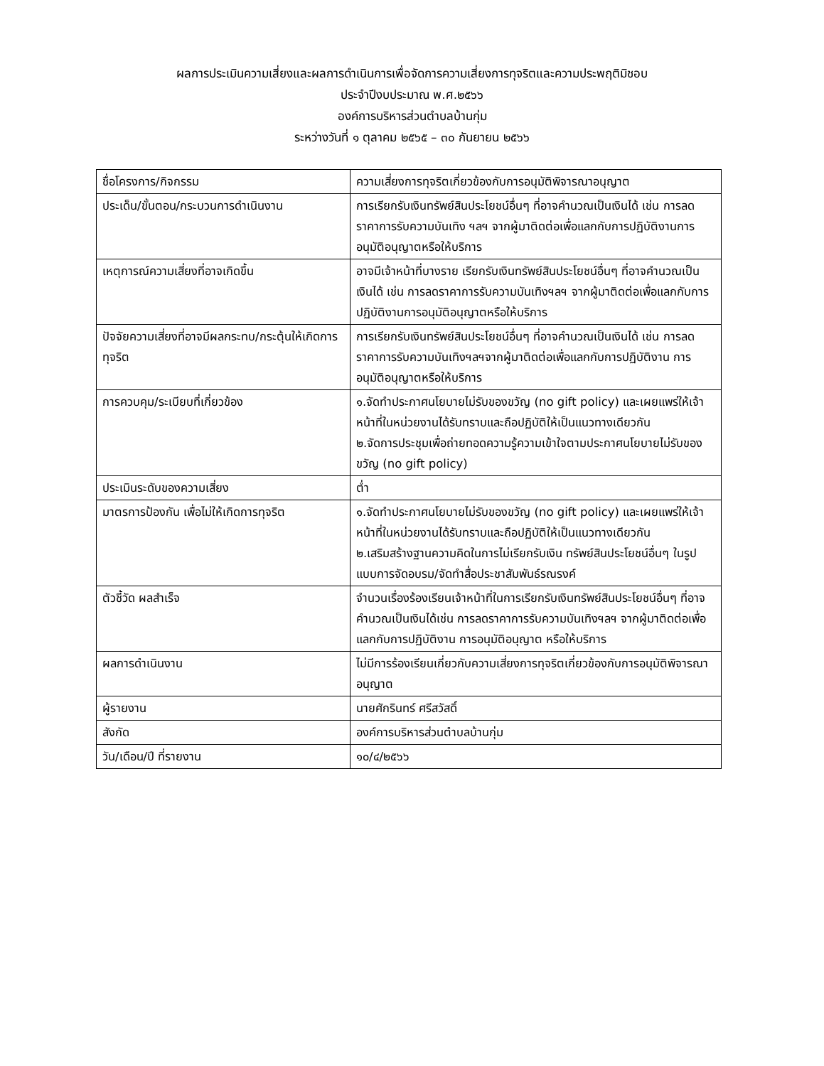ผลการประเมินความเสี่ยงและผลการดำเนินการเพื่อจัดการความเสี่ยงการทุจริตและความประพฤติมิชอบ
ประจำปีงบประมาณ พ.ศ.๒๕๖๖
องค์การบริหารส่วนตำบลบ้านกุ่ม
ระหว่างวันที่ ๑ ตุลาคม ๒๕๖๕ – ๓๐ กันยายน ๒๕๖๖
| ชื่อโครงการ/กิจกรรม | ความเสี่ยงการทุจริตเกี่ยวข้องกับการอนุมัติพิจารณาอนุญาต |
| ประเด็น/ขั้นตอน/กระบวนการดำเนินงาน | การเรียกรับเงินทรัพย์สินประโยชน์อื่นๆ ที่อาจคำนวณเป็นเงินได้ เช่น การลดราคาการรับความบันเทิง ฯลฯ จากผู้มาติดต่อเพื่อแลกกับการปฏิบัติงานการอนุมัติอนุญาตหรือให้บริการ |
| เหตุการณ์ความเสี่ยงที่อาจเกิดขึ้น | อาจมีเจ้าหน้าที่บางราย เรียกรับเงินทรัพย์สินประโยชน์อื่นๆ ที่อาจคำนวณเป็นเงินได้ เช่น การลดราคาการรับความบันเทิงฯลฯ จากผู้มาติดต่อเพื่อแลกกับการปฏิบัติงานการอนุมัติอนุญาตหรือให้บริการ |
| ปัจจัยความเสี่ยงที่อาจมีผลกระทบ/กระตุ้นให้เกิดการทุจริต | การเรียกรับเงินทรัพย์สินประโยชน์อื่นๆ ที่อาจคำนวณเป็นเงินได้ เช่น การลดราคาการรับความบันเทิงฯลฯจากผู้มาติดต่อเพื่อแลกกับการปฏิบัติงาน การอนุมัติอนุญาตหรือให้บริการ |
| การควบคุม/ระเบียบที่เกี่ยวข้อง | ๑.จัดทำประกาศนโยบายไม่รับของขวัญ (no gift policy) และเผยแพร่ให้เจ้าหน้าที่ในหน่วยงานได้รับทราบและถือปฏิบัติให้เป็นแนวทางเดียวกัน ๒.จัดการประชุมเพื่อถ่ายทอดความรู้ความเข้าใจตามประกาศนโยบายไม่รับของขวัญ (no gift policy) |
| ประเมินระดับของความเสี่ยง | ต่ำ |
| มาตรการป้องกัน เพื่อไม่ให้เกิดการทุจริต | ๑.จัดทำประกาศนโยบายไม่รับของขวัญ (no gift policy) และเผยแพร่ให้เจ้าหน้าที่ในหน่วยงานได้รับทราบและถือปฏิบัติให้เป็นแนวทางเดียวกัน ๒.เสริมสร้างฐานความคิดในการไม่เรียกรับเงิน ทรัพย์สินประโยชน์อื่นๆ ในรูปแบบการจัดอบรม/จัดทำสื่อประชาสัมพันธ์รณรงค์ |
| ตัวชี้วัด ผลสำเร็จ | จำนวนเรื่องร้องเรียนเจ้าหน้าที่ในการเรียกรับเงินทรัพย์สินประโยชน์อื่นๆ ที่อาจคำนวณเป็นเงินได้เช่น การลดราคาการรับความบันเทิงฯลฯ จากผู้มาติดต่อเพื่อแลกกับการปฏิบัติงาน การอนุมัติอนุญาต หรือให้บริการ |
| ผลการดำเนินงาน | ไม่มีการร้องเรียนเกี่ยวกับความเสี่ยงการทุจริตเกี่ยวข้องกับการอนุมัติพิจารณาอนุญาต |
| ผู้รายงาน | นายศักรินทร์ ศรีสวัสดิ์ |
| สังกัด | องค์การบริหารส่วนตำบลบ้านกุ่ม |
| วัน/เดือน/ปี ที่รายงาน | ๑๐/๔/๒๕๖๖ |